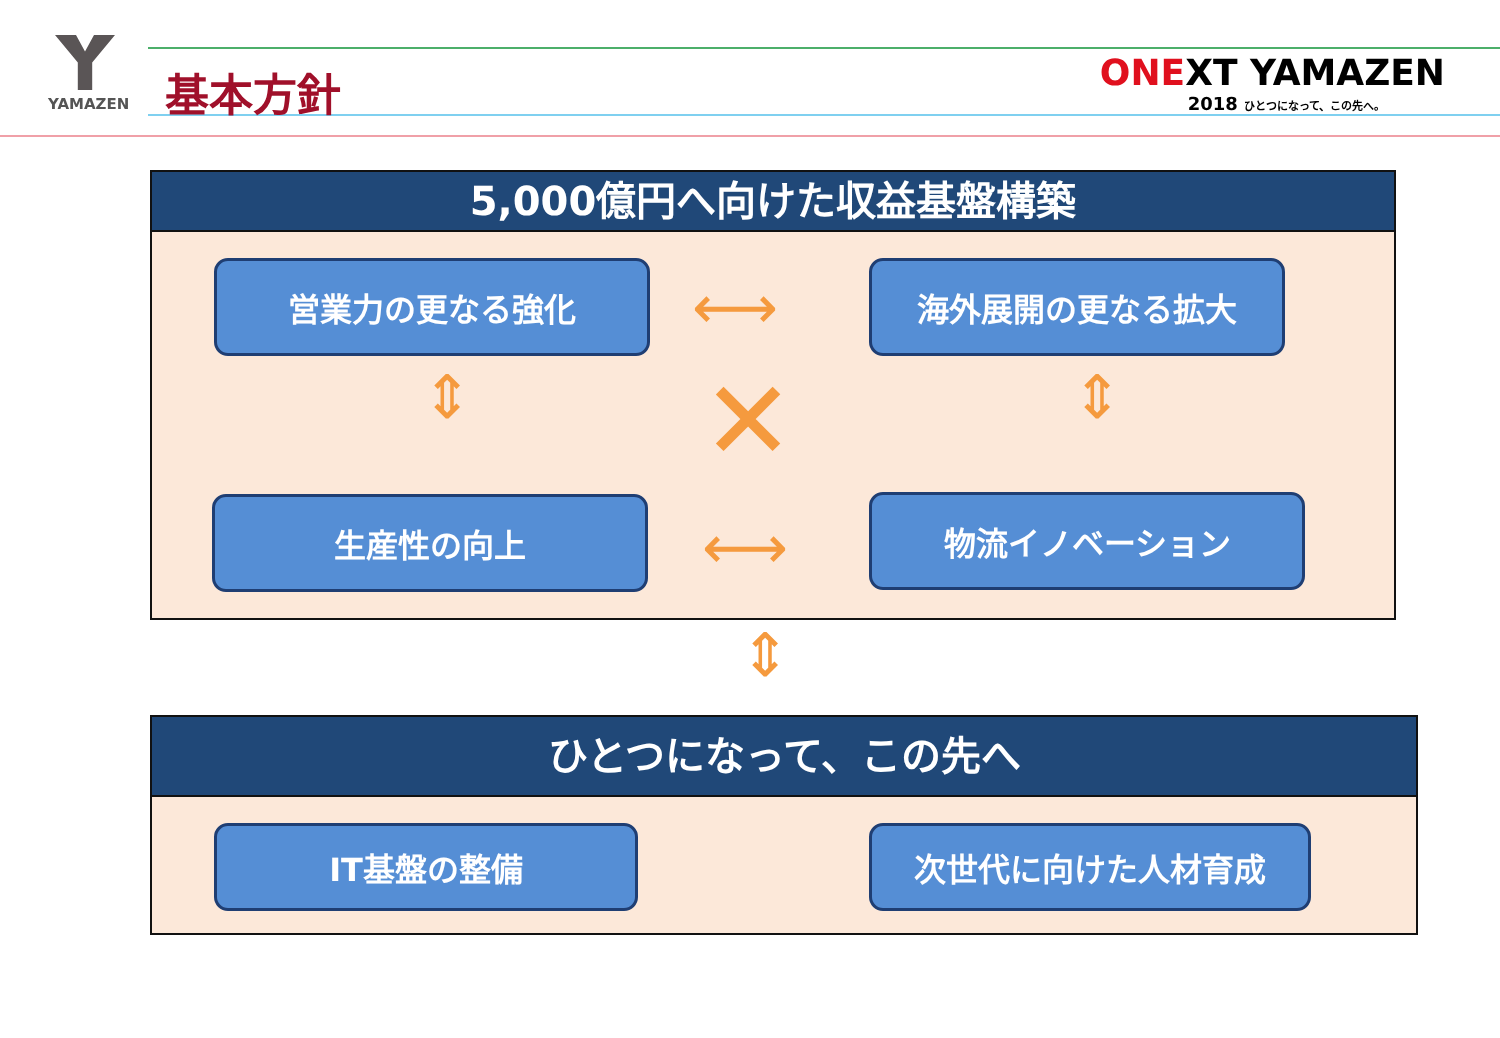YAMAZEN 基本方針
ONEXT YAMAZEN
2018 ひとつになって、この先へ。
5,000億円へ向けた収益基盤構築
営業力の更なる強化 海外展開の更なる拡大
生産性の向上 物流イノベーション
⟷
⇕ ⇕
✕
⟷
⇕
ひとつになって、この先へ
IT基盤の整備 次世代に向けた人材育成